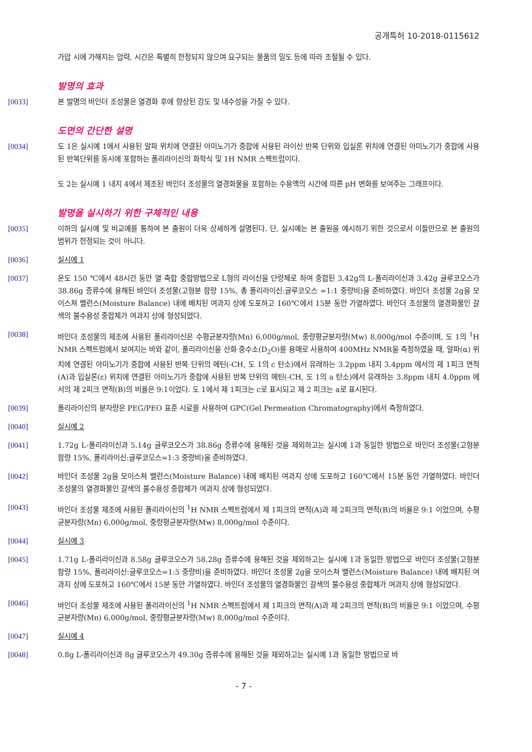공개특허 10-2018-0115612
가압 시에 가해지는 압력, 시간은 특별히 한정되지 않으며 요구되는 물품의 밀도 등에 따라 조절될 수 있다.
발명의 효과
[0033] 본 발명의 바인더 조성물은 열경화 후에 향상된 강도 및 내수성을 가질 수 있다.
도면의 간단한 설명
[0034] 도 1은 실시예 1에서 사용된 알파 위치에 연결된 아미노기가 중합에 사용된 라이신 반복 단위와 입실론 위치에 연결된 아미노기가 중합에 사용된 반복단위를 동시에 포함하는 폴리라이신의 화학식 및 1H NMR 스펙트럼이다.
도 2는 실시예 1 내지 4에서 제조된 바인더 조성물의 열경화물을 포함하는 수용액의 시간에 따른 pH 변화를 보여주는 그래프이다.
발명을 실시하기 위한 구체적인 내용
[0035] 이하의 실시예 및 비교예를 통하여 본 출원이 더욱 상세하게 설명된다. 단, 실시예는 본 출원을 예시하기 위한 것으로서 이들만으로 본 출원의 범위가 한정되는 것이 아니다.
[0036] 실시예 1
[0037] 온도 150 ℃에서 48시간 동안 열 축합 중합방법으로 L형의 라이신을 단량체로 하여 중합된 3.42g의 L-폴리라이신과 3.42g 글루코오스가 38.86g 증류수에 용해된 바인더 조성물(고형분 함량 15%, 총 폴리라이신:글루코오스 =1:1 중량비)을 준비하였다. 바인더 조성물 2g을 모이스쳐 밸런스(Moisture Balance) 내에 배치된 여과지 상에 도포하고 160℃에서 15분 동안 가열하였다. 바인더 조성물의 열경화물인 갈색의 불수용성 중합체가 여과지 상에 형성되었다.
[0038] 바인더 조성물의 제조에 사용된 폴리라이신은 수평균분자량(Mn) 6,000g/mol, 중량평균분자량(Mw) 8,000g/mol 수준이며, 도 1의 <sup>1</sup>H NMR 스펙트럼에서 보여지는 바와 같이, 폴리라이신을 산화 중수소(D<sub>2</sub>O)를 용매로 사용하여 400MHz NMR을 측정하였을 때, 알파(α) 위치에 연결된 아미노기가 중합에 사용된 반복 단위의 메틴(-CH, 도 1의 c 탄소)에서 유래하는 3.2ppm 내지 3.4ppm 에서의 제 1피크 면적(A)과 입실론(ε) 위치에 연결된 아미노기가 중합에 사용된 반복 단위의 메틴(-CH, 도 1의 a 탄소)에서 유래하는 3.8ppm 내지 4.0ppm 에서의 제 2피크 면적(B)의 비율은 9:1이었다. 도 1에서 제 1피크는 c로 표시되고 제 2 피크는 a로 표시된다.
[0039] 폴리라이신의 분자량은 PEG/PEO 표준 시료를 사용하여 GPC(Gel Permeation Chromatography)에서 측정하였다.
[0040] 실시예 2
[0041] 1.72g L-폴리라이신과 5.14g 글루코오스가 38.86g 증류수에 용해된 것을 제외하고는 실시예 1과 동일한 방법으로 바인더 조성물(고형분 함량 15%, 폴리라이신:글루코오스=1:3 중량비)을 준비하였다.
[0042] 바인더 조성물 2g을 모이스쳐 밸런스(Moisture Balance) 내에 배치된 여과지 상에 도포하고 160℃에서 15분 동안 가열하였다. 바인더 조성물의 열경화물인 갈색의 불수용성 중합체가 여과지 상에 형성되었다.
[0043] 바인더 조성물 제조에 사용된 폴리라이신의 <sup>1</sup>H NMR 스펙트럼에서 제 1피크의 면적(A)과 제 2피크의 면적(B)의 비율은 9:1 이었으며, 수평균분자량(Mn) 6,000g/mol, 중량평균분자량(Mw) 8,000g/mol 수준이다.
[0044] 실시예 3
[0045] 1.71g L-폴리라이신과 8.58g 글루코오스가 58.28g 증류수에 용해된 것을 제외하고는 실시예 1과 동일한 방법으로 바인더 조성물(고형분 함량 15%, 폴리라이신:글루코오스=1:5 중량비)을 준비하였다. 바인더 조성물 2g을 모이스쳐 밸런스(Moisture Balance) 내에 배치된 여과지 상에 도포하고 160℃에서 15분 동안 가열하였다. 바인더 조성물의 열경화물인 갈색의 불수용성 중합체가 여과지 상에 형성되었다.
[0046] 바인더 조성물 제조에 사용된 폴리라이신의 <sup>1</sup>H NMR 스펙트럼에서 제 1피크의 면적(A)과 제 2피크의 면적(B)의 비율은 9:1 이었으며, 수평균분자량(Mn) 6,000g/mol, 중량평균분자량(Mw) 8,000g/mol 수준이다.
[0047] 실시예 4
[0048] 0.8g L-폴리라이신과 8g 글루코오스가 49.30g 증류수에 용해된 것을 제외하고는 실시예 1과 동일한 방법으로 바
- 7 -